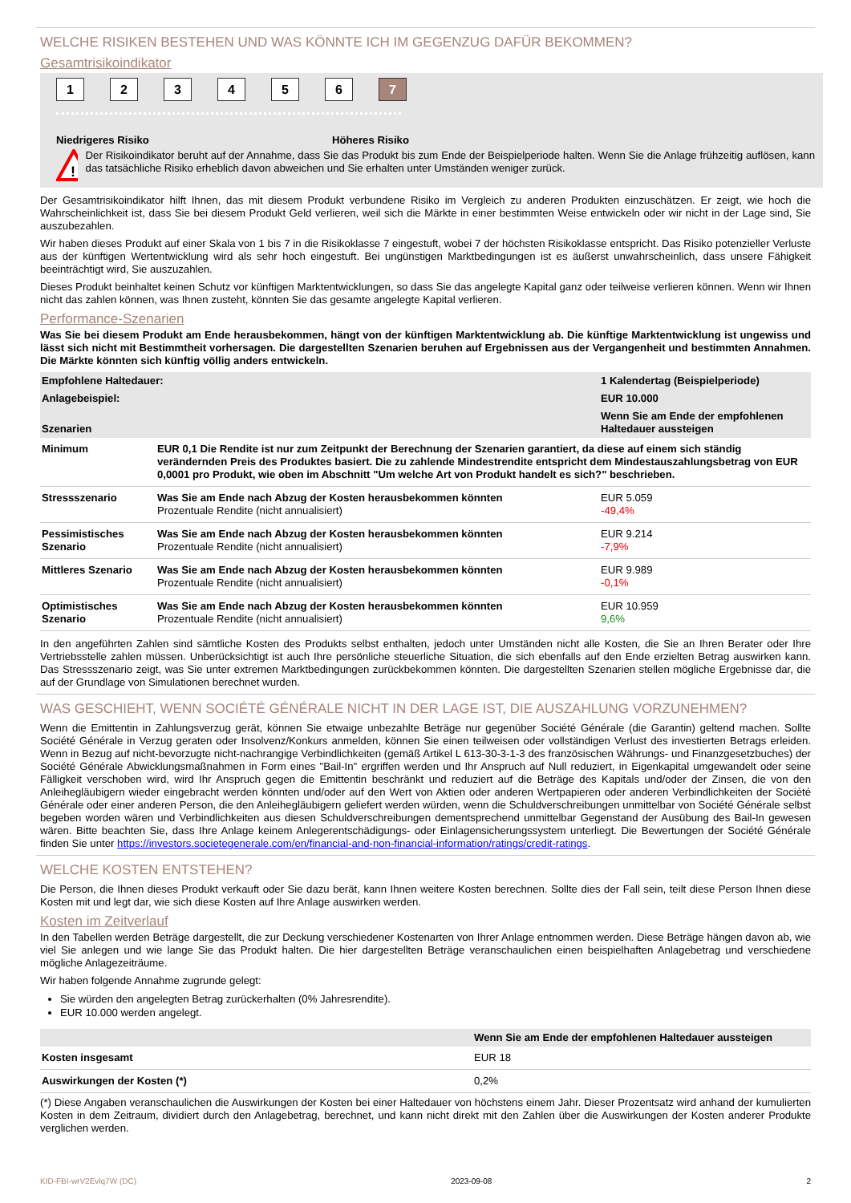WELCHE RISIKEN BESTEHEN UND WAS KÖNNTE ICH IM GEGENZUG DAFÜR BEKOMMEN?
Gesamtrisikoindikator
123456 7
Niedrigeres Risiko Höheres Risiko
!
Der Risikoindikator beruht auf der Annahme, dass Sie das Produkt bis zum Ende der Beispielperiode halten. Wenn Sie die Anlage frühzeitig auflösen, kann das tatsächliche Risiko erheblich davon abweichen und Sie erhalten unter Umständen weniger zurück.
Der Gesamtrisikoindikator hilft Ihnen, das mit diesem Produkt verbundene Risiko im Vergleich zu anderen Produkten einzuschätzen. Er zeigt, wie hoch die Wahrscheinlichkeit ist, dass Sie bei diesem Produkt Geld verlieren, weil sich die Märkte in einer bestimmten Weise entwickeln oder wir nicht in der Lage sind, Sie auszubezahlen.
Wir haben dieses Produkt auf einer Skala von 1 bis 7 in die Risikoklasse 7 eingestuft, wobei 7 der höchsten Risikoklasse entspricht. Das Risiko potenzieller Verluste aus der künftigen Wertentwicklung wird als sehr hoch eingestuft. Bei ungünstigen Marktbedingungen ist es äußerst unwahrscheinlich, dass unsere Fähigkeit beeinträchtigt wird, Sie auszuzahlen.
Dieses Produkt beinhaltet keinen Schutz vor künftigen Marktentwicklungen, so dass Sie das angelegte Kapital ganz oder teilweise verlieren können. Wenn wir Ihnen nicht das zahlen können, was Ihnen zusteht, könnten Sie das gesamte angelegte Kapital verlieren.
Performance-Szenarien
Was Sie bei diesem Produkt am Ende herausbekommen, hängt von der künftigen Marktentwicklung ab. Die künftige Marktentwicklung ist ungewiss und lässt sich nicht mit Bestimmtheit vorhersagen. Die dargestellten Szenarien beruhen auf Ergebnissen aus der Vergangenheit und bestimmten Annahmen. Die Märkte könnten sich künftig völlig anders entwickeln.
| Empfohlene Haltedauer: | | 1 Kalendertag (Beispielperiode) |
| Anlagebeispiel: | | EUR 10.000 |
| Szenarien | | Wenn Sie am Ende der empfohlenen Haltedauer aussteigen |
| Minimum | EUR 0,1 Die Rendite ist nur zum Zeitpunkt der Berechnung der Szenarien garantiert, da diese auf einem sich ständig verändernden Preis des Produktes basiert. Die zu zahlende Mindestrendite entspricht dem Mindestauszahlungsbetrag von EUR 0,0001 pro Produkt, wie oben im Abschnitt "Um welche Art von Produkt handelt es sich?" beschrieben. | |
| Stressszenario | Was Sie am Ende nach Abzug der Kosten herausbekommen könnten Prozentuale Rendite (nicht annualisiert) | EUR 5.059 -49,4% |
| Pessimistisches Szenario | Was Sie am Ende nach Abzug der Kosten herausbekommen könnten Prozentuale Rendite (nicht annualisiert) | EUR 9.214 -7,9% |
| Mittleres Szenario | Was Sie am Ende nach Abzug der Kosten herausbekommen könnten Prozentuale Rendite (nicht annualisiert) | EUR 9.989 -0,1% |
| Optimistisches Szenario | Was Sie am Ende nach Abzug der Kosten herausbekommen könnten Prozentuale Rendite (nicht annualisiert) | EUR 10.959 9,6% |
In den angeführten Zahlen sind sämtliche Kosten des Produkts selbst enthalten, jedoch unter Umständen nicht alle Kosten, die Sie an Ihren Berater oder Ihre Vertriebsstelle zahlen müssen. Unberücksichtigt ist auch Ihre persönliche steuerliche Situation, die sich ebenfalls auf den Ende erzielten Betrag auswirken kann. Das Stressszenario zeigt, was Sie unter extremen Marktbedingungen zurückbekommen könnten. Die dargestellten Szenarien stellen mögliche Ergebnisse dar, die auf der Grundlage von Simulationen berechnet wurden.
WAS GESCHIEHT, WENN SOCIÉTÉ GÉNÉRALE NICHT IN DER LAGE IST, DIE AUSZAHLUNG VORZUNEHMEN?
Wenn die Emittentin in Zahlungsverzug gerät, können Sie etwaige unbezahlte Beträge nur gegenüber Société Générale (die Garantin) geltend machen. Sollte Société Générale in Verzug geraten oder Insolvenz/Konkurs anmelden, können Sie einen teilweisen oder vollständigen Verlust des investierten Betrags erleiden. Wenn in Bezug auf nicht-bevorzugte nicht-nachrangige Verbindlichkeiten (gemäß Artikel L 613-30-3-1-3 des französischen Währungs- und Finanzgesetzbuches) der Société Générale Abwicklungsmaßnahmen in Form eines "Bail-In" ergriffen werden und Ihr Anspruch auf Null reduziert, in Eigenkapital umgewandelt oder seine Fälligkeit verschoben wird, wird Ihr Anspruch gegen die Emittentin beschränkt und reduziert auf die Beträge des Kapitals und/oder der Zinsen, die von den Anleihegläubigern wieder eingebracht werden könnten und/oder auf den Wert von Aktien oder anderen Wertpapieren oder anderen Verbindlichkeiten der Société Générale oder einer anderen Person, die den Anleihegläubigern geliefert werden würden, wenn die Schuldverschreibungen unmittelbar von Société Générale selbst begeben worden wären und Verbindlichkeiten aus diesen Schuldverschreibungen dementsprechend unmittelbar Gegenstand der Ausübung des Bail-In gewesen wären. Bitte beachten Sie, dass Ihre Anlage keinem Anlegerentschädigungs- oder Einlagensicherungssystem unterliegt. Die Bewertungen der Société Générale finden Sie unter https://investors.societegenerale.com/en/financial-and-non-financial-information/ratings/credit-ratings.
WELCHE KOSTEN ENTSTEHEN?
Die Person, die Ihnen dieses Produkt verkauft oder Sie dazu berät, kann Ihnen weitere Kosten berechnen. Sollte dies der Fall sein, teilt diese Person Ihnen diese Kosten mit und legt dar, wie sich diese Kosten auf Ihre Anlage auswirken werden.
Kosten im Zeitverlauf
In den Tabellen werden Beträge dargestellt, die zur Deckung verschiedener Kostenarten von Ihrer Anlage entnommen werden. Diese Beträge hängen davon ab, wie viel Sie anlegen und wie lange Sie das Produkt halten. Die hier dargestellten Beträge veranschaulichen einen beispielhaften Anlagebetrag und verschiedene mögliche Anlagezeiträume.
Wir haben folgende Annahme zugrunde gelegt:
Sie würden den angelegten Betrag zurückerhalten (0% Jahresrendite).
EUR 10.000 werden angelegt.
| | Wenn Sie am Ende der empfohlenen Haltedauer aussteigen |
| Kosten insgesamt | EUR 18 |
| Auswirkungen der Kosten (*) | 0,2% |
(*) Diese Angaben veranschaulichen die Auswirkungen der Kosten bei einer Haltedauer von höchstens einem Jahr. Dieser Prozentsatz wird anhand der kumulierten Kosten in dem Zeitraum, dividiert durch den Anlagebetrag, berechnet, und kann nicht direkt mit den Zahlen über die Auswirkungen der Kosten anderer Produkte verglichen werden.
KID-FBI-wrV2Evlq7W (DC) 2023-09-08 2